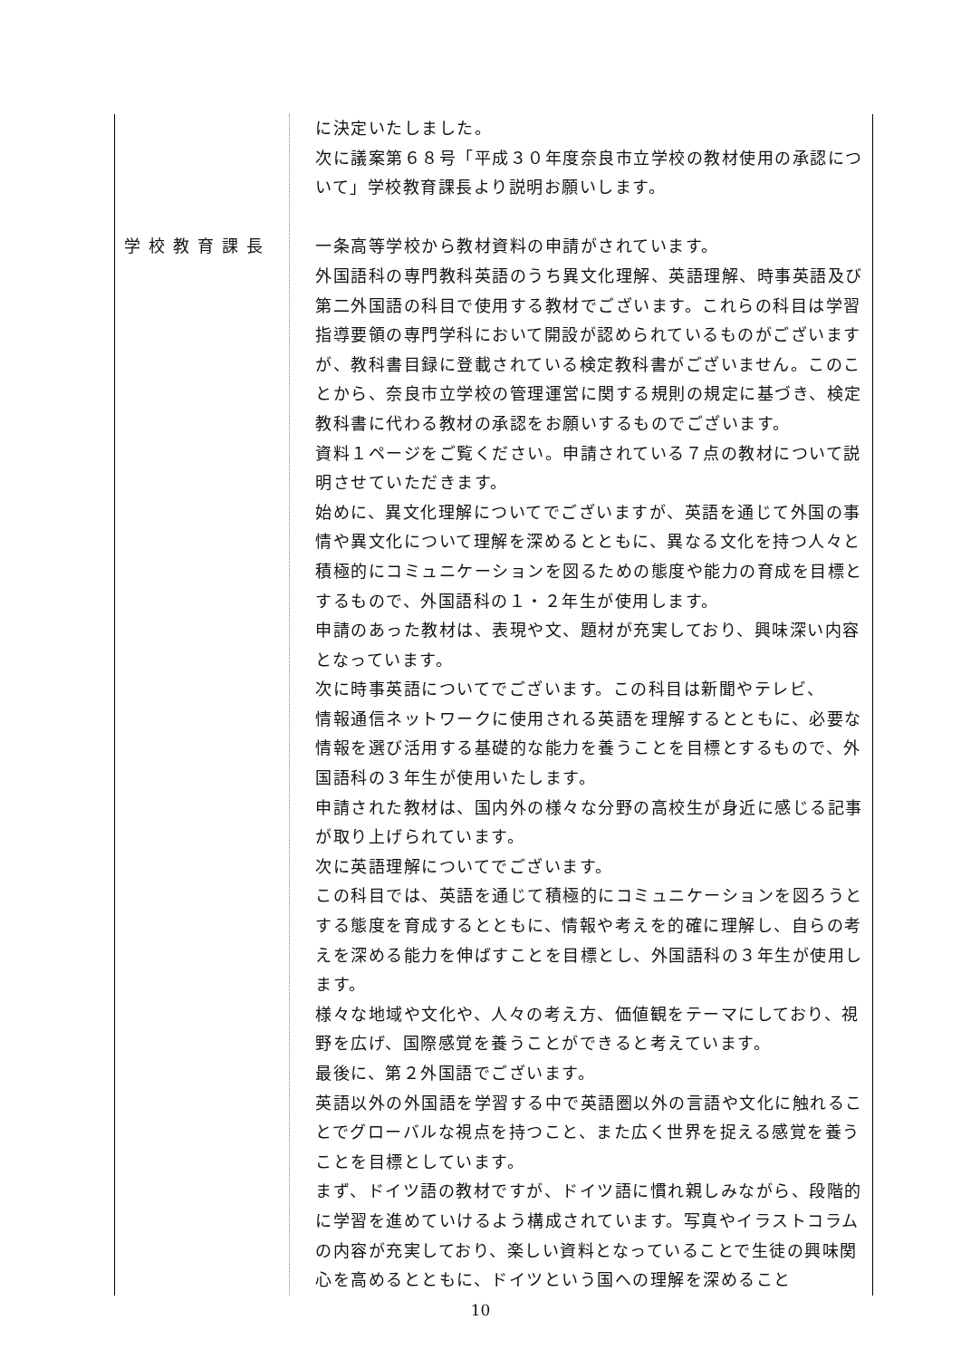| 学校教育課長 | に決定いたしました。 次に議案第６８号「平成３０年度奈良市立学校の教材使用の承認について」学校教育課長より説明お願いします。 一条高等学校から教材資料の申請がされています。 外国語科の専門教科英語のうち異文化理解、英語理解、時事英語及び第二外国語の科目で使用する教材でございます。これらの科目は学習指導要領の専門学科において開設が認められているものがございますが、教科書目録に登載されている検定教科書がございません。このことから、奈良市立学校の管理運営に関する規則の規定に基づき、検定教科書に代わる教材の承認をお願いするものでございます。 資料１ページをご覧ください。申請されている７点の教材について説明させていただきます。 始めに、異文化理解についてでございますが、英語を通じて外国の事情や異文化について理解を深めるとともに、異なる文化を持つ人々と積極的にコミュニケーションを図るための態度や能力の育成を目標とするもので、外国語科の１・２年生が使用します。 申請のあった教材は、表現や文、題材が充実しており、興味深い内容となっています。 次に時事英語についてでございます。この科目は新聞やテレビ、 情報通信ネットワークに使用される英語を理解するとともに、必要な情報を選び活用する基礎的な能力を養うことを目標とするもので、外国語科の３年生が使用いたします。 申請された教材は、国内外の様々な分野の高校生が身近に感じる記事が取り上げられています。 次に英語理解についてでございます。 この科目では、英語を通じて積極的にコミュニケーションを図ろうとする態度を育成するとともに、情報や考えを的確に理解し、自らの考えを深める能力を伸ばすことを目標とし、外国語科の３年生が使用します。 様々な地域や文化や、人々の考え方、価値観をテーマにしており、視野を広げ、国際感覚を養うことができると考えています。 最後に、第２外国語でございます。 英語以外の外国語を学習する中で英語圏以外の言語や文化に触れることでグローバルな視点を持つこと、また広く世界を捉える感覚を養うことを目標としています。 まず、ドイツ語の教材ですが、ドイツ語に慣れ親しみながら、段階的に学習を進めていけるよう構成されています。写真やイラストコラムの内容が充実しており、楽しい資料となっていることで生徒の興味関心を高めるとともに、ドイツという国への理解を深めること |
10